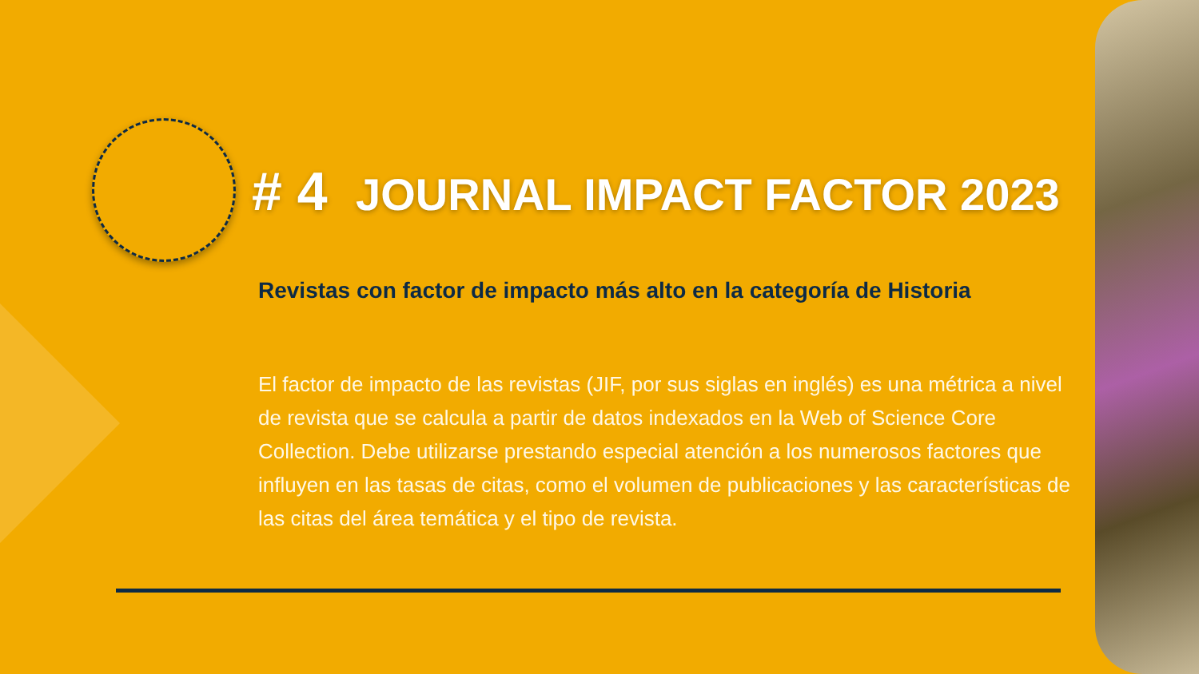# 4 JOURNAL IMPACT FACTOR 2023
Revistas con factor de impacto más alto en la categoría de Historia
El factor de impacto de las revistas (JIF, por sus siglas en inglés) es una métrica a nivel de revista que se calcula a partir de datos indexados en la Web of Science Core Collection. Debe utilizarse prestando especial atención a los numerosos factores que influyen en las tasas de citas, como el volumen de publicaciones y las características de las citas del área temática y el tipo de revista.